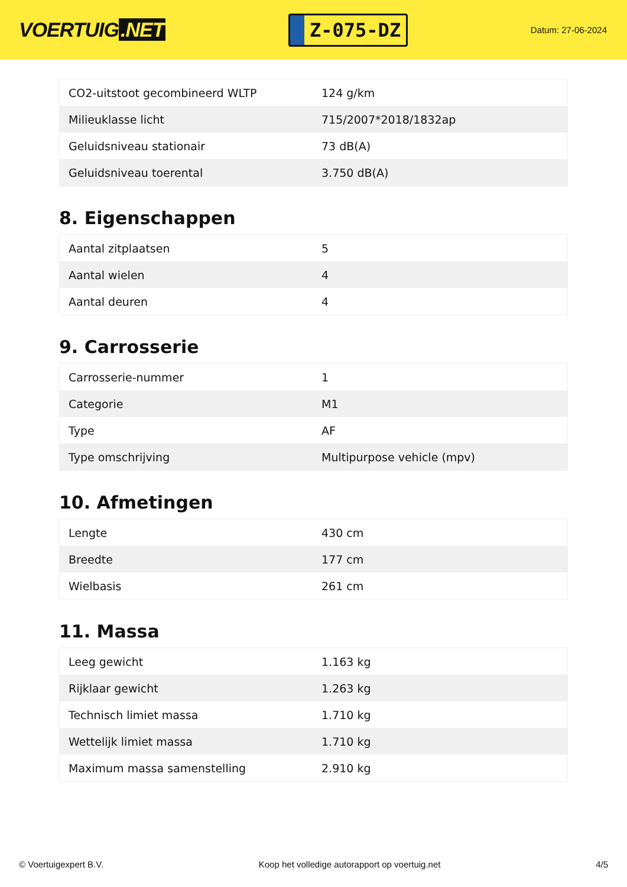VOERTUIG.NET
Z-075-DZ
Datum: 27-06-2024
| CO2-uitstoot gecombineerd WLTP | 124 g/km |
| Milieuklasse licht | 715/2007*2018/1832ap |
| Geluidsniveau stationair | 73 dB(A) |
| Geluidsniveau toerental | 3.750 dB(A) |
8. Eigenschappen
| Aantal zitplaatsen | 5 |
| Aantal wielen | 4 |
| Aantal deuren | 4 |
9. Carrosserie
| Carrosserie-nummer | 1 |
| Categorie | M1 |
| Type | AF |
| Type omschrijving | Multipurpose vehicle (mpv) |
10. Afmetingen
| Lengte | 430 cm |
| Breedte | 177 cm |
| Wielbasis | 261 cm |
11. Massa
| Leeg gewicht | 1.163 kg |
| Rijklaar gewicht | 1.263 kg |
| Technisch limiet massa | 1.710 kg |
| Wettelijk limiet massa | 1.710 kg |
| Maximum massa samenstelling | 2.910 kg |
© Voertuigexpert B.V. Koop het volledige autorapport op voertuig.net 4/5